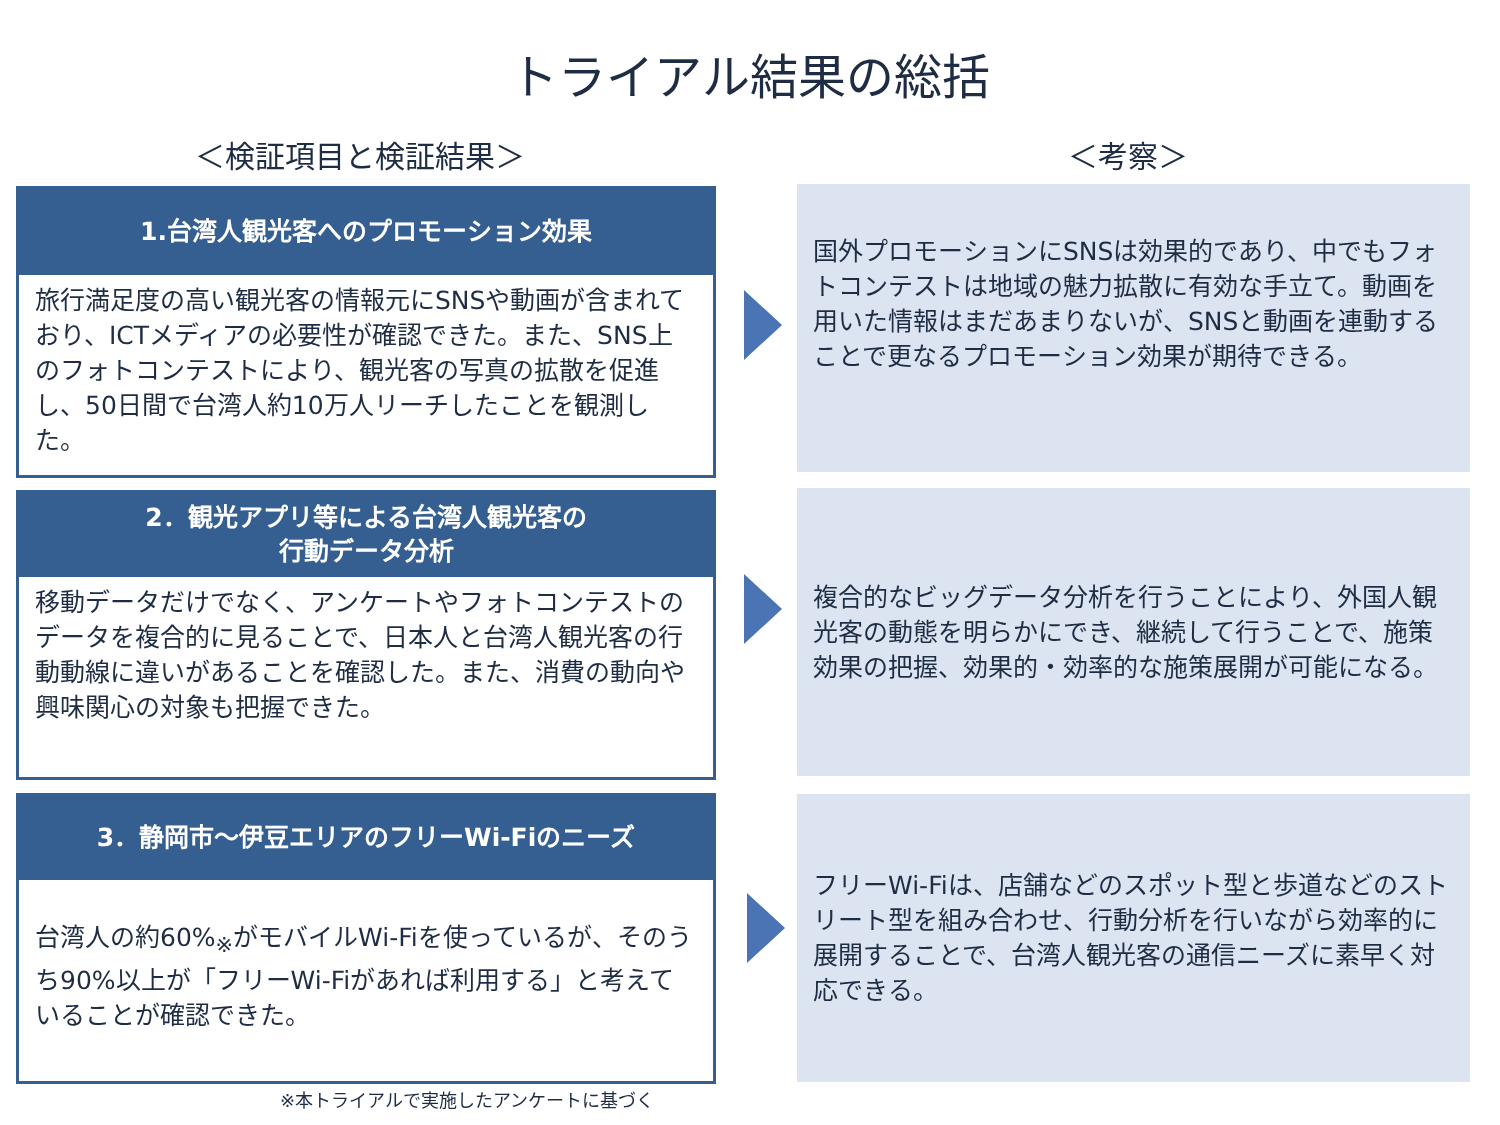トライアル結果の総括
＜検証項目と検証結果＞ ＜考察＞
1.台湾人観光客へのプロモーション効果
旅行満足度の高い観光客の情報元にSNSや動画が含まれており、ICTメディアの必要性が確認できた。また、SNS上のフォトコンテストにより、観光客の写真の拡散を促進し、50日間で台湾人約10万人リーチしたことを観測した。
国外プロモーションにSNSは効果的であり、中でもフォトコンテストは地域の魅力拡散に有効な手立て。動画を用いた情報はまだあまりないが、SNSと動画を連動することで更なるプロモーション効果が期待できる。
2．観光アプリ等による台湾人観光客の
行動データ分析
移動データだけでなく、アンケートやフォトコンテストのデータを複合的に見ることで、日本人と台湾人観光客の行動動線に違いがあることを確認した。また、消費の動向や興味関心の対象も把握できた。
複合的なビッグデータ分析を行うことにより、外国人観光客の動態を明らかにでき、継続して行うことで、施策効果の把握、効果的・効率的な施策展開が可能になる。
3．静岡市～伊豆エリアのフリーWi-Fiのニーズ
台湾人の約60%<sub>※</sub>がモバイルWi-Fiを使っているが、そのうち90%以上が「フリーWi-Fiがあれば利用する」と考えていることが確認できた。
フリーWi-Fiは、店舗などのスポット型と歩道などのストリート型を組み合わせ、行動分析を行いながら効率的に展開することで、台湾人観光客の通信ニーズに素早く対応できる。
※本トライアルで実施したアンケートに基づく